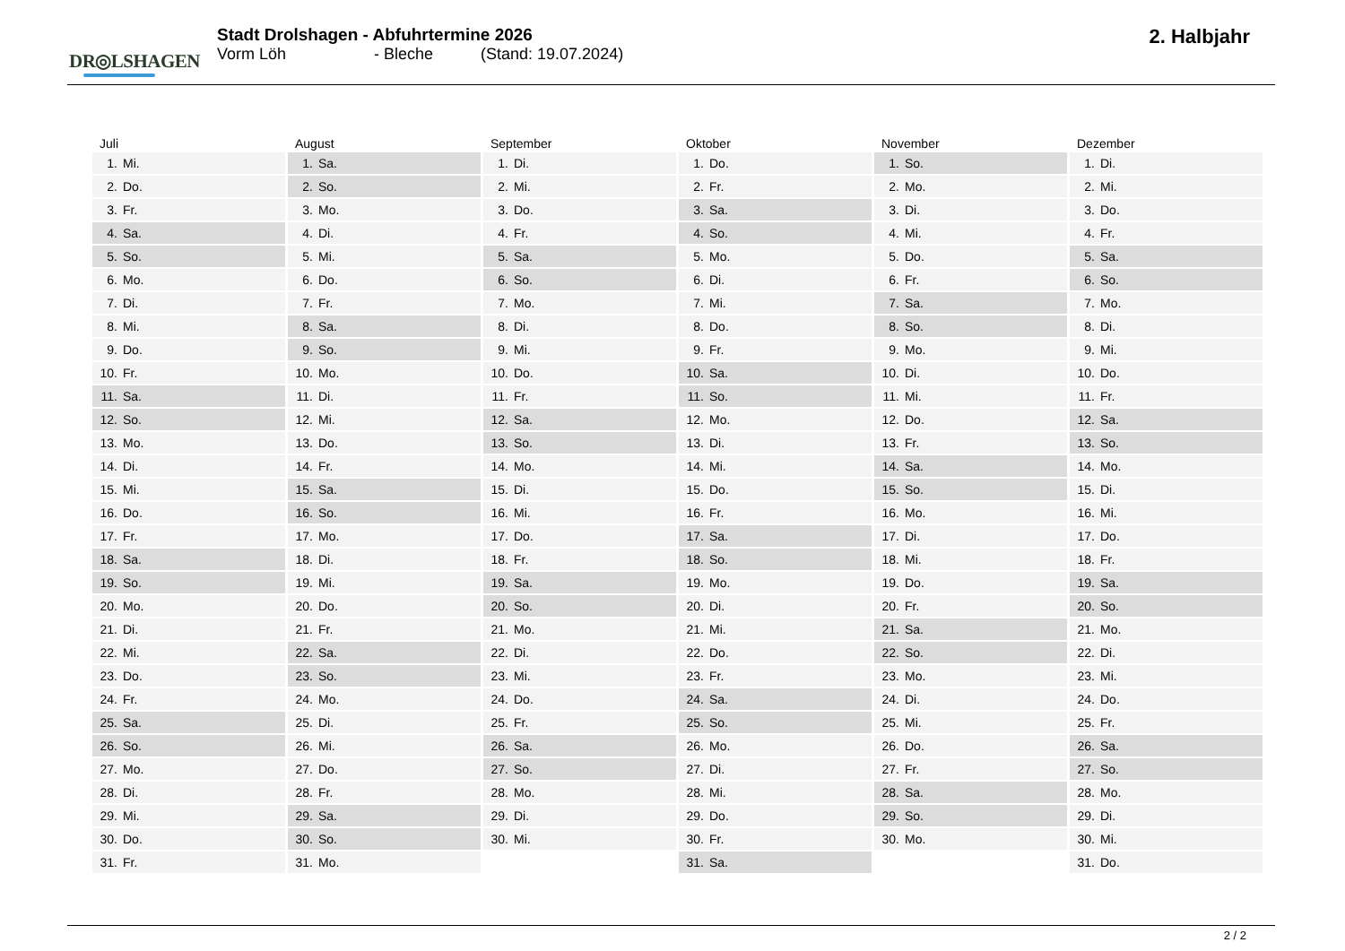DR◎LSHAGEN
Stadt Drolshagen - Abfuhrtermine 2026
Vorm Löh - Bleche (Stand: 19.07.2024)
2. Halbjahr
| Juli | August | September | Oktober | November | Dezember |
| --- | --- | --- | --- | --- | --- |
| 1. Mi. | 1. Sa. | 1. Di. | 1. Do. | 1. So. | 1. Di. |
| 2. Do. | 2. So. | 2. Mi. | 2. Fr. | 2. Mo. | 2. Mi. |
| 3. Fr. | 3. Mo. | 3. Do. | 3. Sa. | 3. Di. | 3. Do. |
| 4. Sa. | 4. Di. | 4. Fr. | 4. So. | 4. Mi. | 4. Fr. |
| 5. So. | 5. Mi. | 5. Sa. | 5. Mo. | 5. Do. | 5. Sa. |
| 6. Mo. | 6. Do. | 6. So. | 6. Di. | 6. Fr. | 6. So. |
| 7. Di. | 7. Fr. | 7. Mo. | 7. Mi. | 7. Sa. | 7. Mo. |
| 8. Mi. | 8. Sa. | 8. Di. | 8. Do. | 8. So. | 8. Di. |
| 9. Do. | 9. So. | 9. Mi. | 9. Fr. | 9. Mo. | 9. Mi. |
| 10. Fr. | 10. Mo. | 10. Do. | 10. Sa. | 10. Di. | 10. Do. |
| 11. Sa. | 11. Di. | 11. Fr. | 11. So. | 11. Mi. | 11. Fr. |
| 12. So. | 12. Mi. | 12. Sa. | 12. Mo. | 12. Do. | 12. Sa. |
| 13. Mo. | 13. Do. | 13. So. | 13. Di. | 13. Fr. | 13. So. |
| 14. Di. | 14. Fr. | 14. Mo. | 14. Mi. | 14. Sa. | 14. Mo. |
| 15. Mi. | 15. Sa. | 15. Di. | 15. Do. | 15. So. | 15. Di. |
| 16. Do. | 16. So. | 16. Mi. | 16. Fr. | 16. Mo. | 16. Mi. |
| 17. Fr. | 17. Mo. | 17. Do. | 17. Sa. | 17. Di. | 17. Do. |
| 18. Sa. | 18. Di. | 18. Fr. | 18. So. | 18. Mi. | 18. Fr. |
| 19. So. | 19. Mi. | 19. Sa. | 19. Mo. | 19. Do. | 19. Sa. |
| 20. Mo. | 20. Do. | 20. So. | 20. Di. | 20. Fr. | 20. So. |
| 21. Di. | 21. Fr. | 21. Mo. | 21. Mi. | 21. Sa. | 21. Mo. |
| 22. Mi. | 22. Sa. | 22. Di. | 22. Do. | 22. So. | 22. Di. |
| 23. Do. | 23. So. | 23. Mi. | 23. Fr. | 23. Mo. | 23. Mi. |
| 24. Fr. | 24. Mo. | 24. Do. | 24. Sa. | 24. Di. | 24. Do. |
| 25. Sa. | 25. Di. | 25. Fr. | 25. So. | 25. Mi. | 25. Fr. |
| 26. So. | 26. Mi. | 26. Sa. | 26. Mo. | 26. Do. | 26. Sa. |
| 27. Mo. | 27. Do. | 27. So. | 27. Di. | 27. Fr. | 27. So. |
| 28. Di. | 28. Fr. | 28. Mo. | 28. Mi. | 28. Sa. | 28. Mo. |
| 29. Mi. | 29. Sa. | 29. Di. | 29. Do. | 29. So. | 29. Di. |
| 30. Do. | 30. So. | 30. Mi. | 30. Fr. | 30. Mo. | 30. Mi. |
| 31. Fr. | 31. Mo. | | 31. Sa. | | 31. Do. |
2 / 2